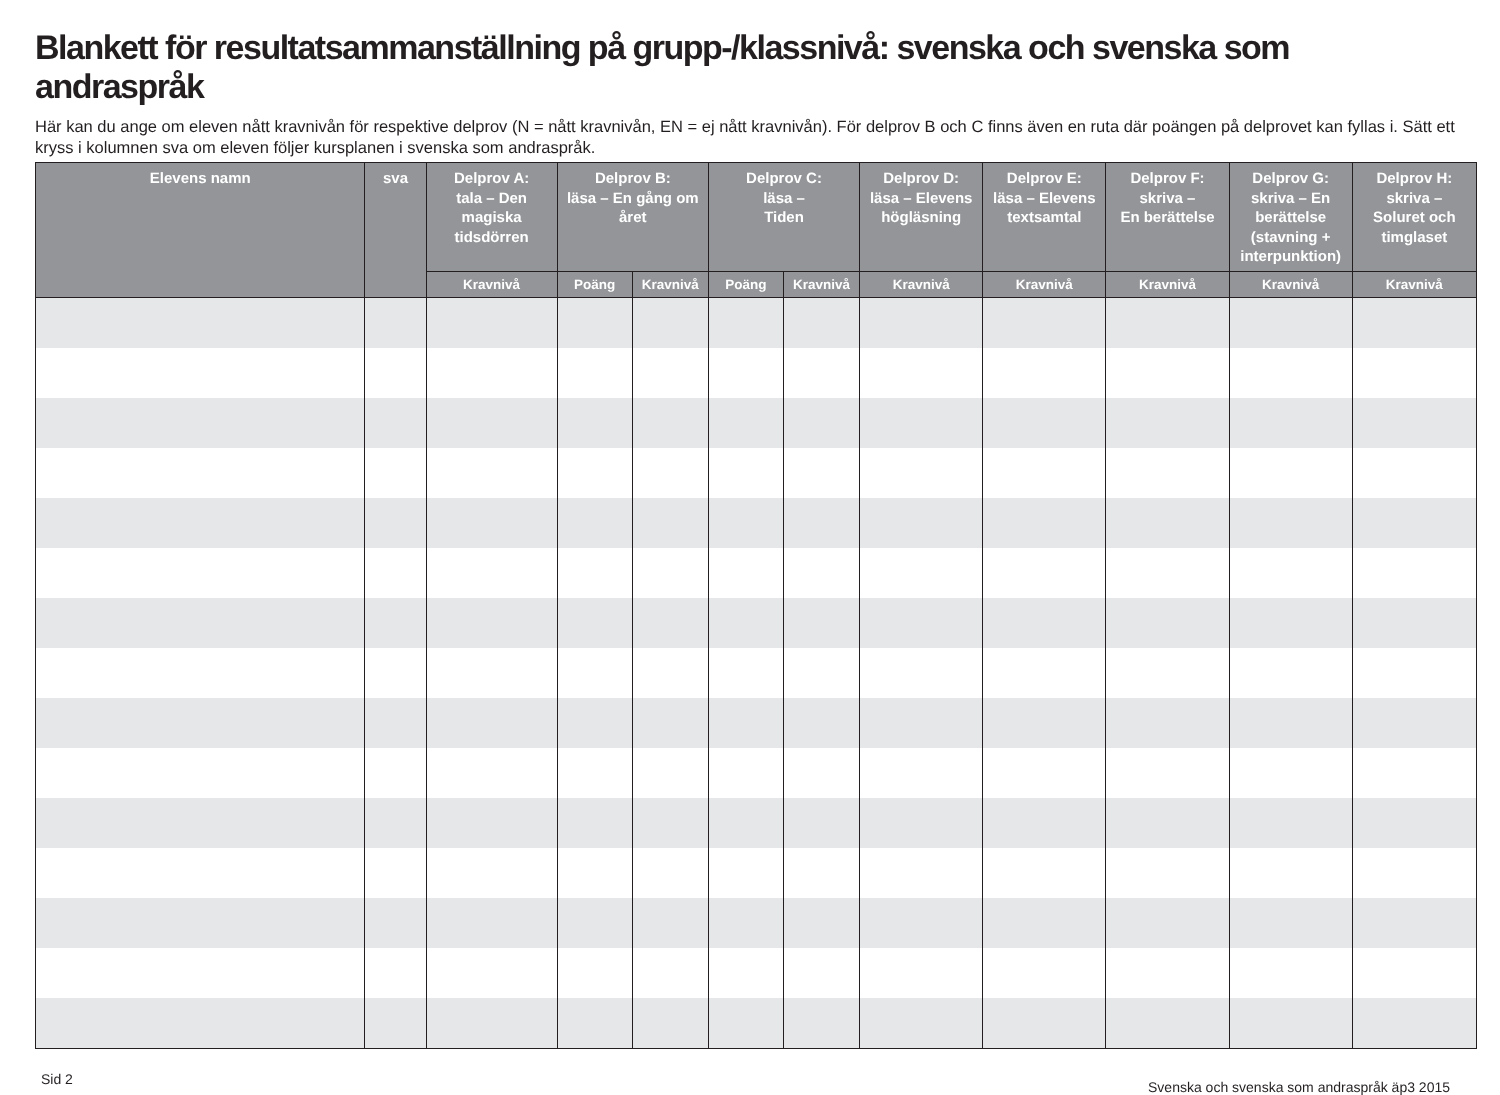Blankett för resultatsammanställning på grupp-/klassnivå: svenska och svenska som andraspråk
Här kan du ange om eleven nått kravnivån för respektive delprov (N = nått kravnivån, EN = ej nått kravnivån). För delprov B och C finns även en ruta där poängen på delprovet kan fyllas i. Sätt ett kryss i kolumnen sva om eleven följer kursplanen i svenska som andraspråk.
| Elevens namn | sva | Delprov A: tala – Den magiska tidsdörren | Delprov B: läsa – En gång om året | | Delprov C: läsa – Tiden | | Delprov D: läsa – Elevens högläsning | Delprov E: läsa – Elevens textsamtal | Delprov F: skriva – En berättelse | Delprov G: skriva – En berättelse (stavning + interpunktion) | Delprov H: skriva – Soluret och timglaset |
| --- | --- | --- | --- | --- | --- | --- | --- | --- | --- | --- | --- |
| | | Kravnivå | Poäng | Kravnivå | Poäng | Kravnivå | Kravnivå | Kravnivå | Kravnivå | Kravnivå | Kravnivå |
Sid 2 Svenska och svenska som andraspråk äp3 2015